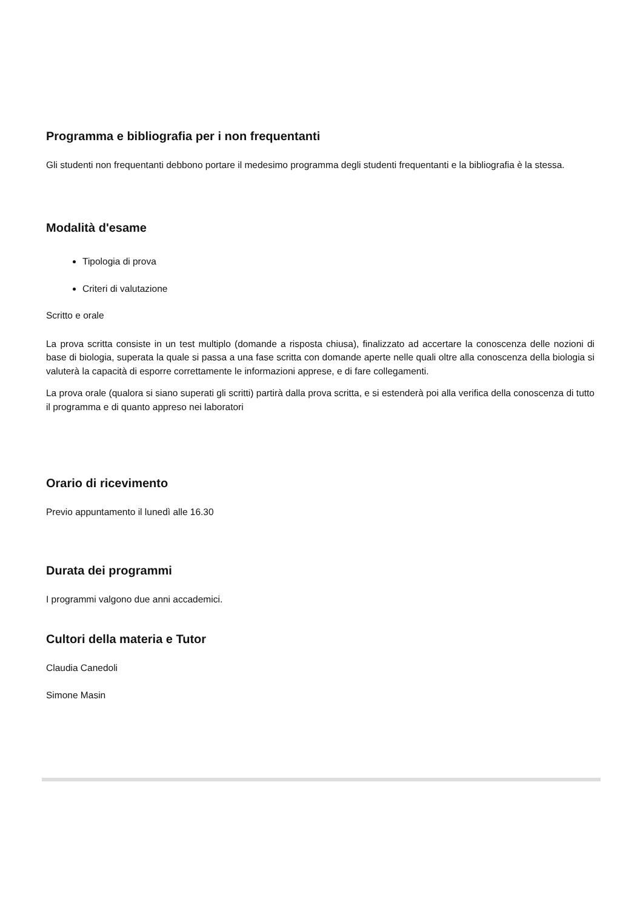Programma e bibliografia per i non frequentanti
Gli studenti non frequentanti debbono portare il medesimo programma degli studenti frequentanti e la bibliografia è la stessa.
Modalità d'esame
Tipologia di prova
Criteri di valutazione
Scritto e orale
La prova scritta consiste in un test multiplo (domande a risposta chiusa), finalizzato ad accertare la conoscenza delle nozioni di base di biologia, superata la quale si passa a una fase scritta con domande aperte nelle quali oltre alla conoscenza della biologia si valuterà la capacità di esporre correttamente le informazioni apprese, e di fare collegamenti.
La prova orale (qualora si siano superati gli scritti) partirà dalla prova scritta, e si estenderà poi alla verifica della conoscenza di tutto il programma e di quanto appreso nei laboratori
Orario di ricevimento
Previo appuntamento il lunedì alle 16.30
Durata dei programmi
I programmi valgono due anni accademici.
Cultori della materia e Tutor
Claudia Canedoli
Simone Masin